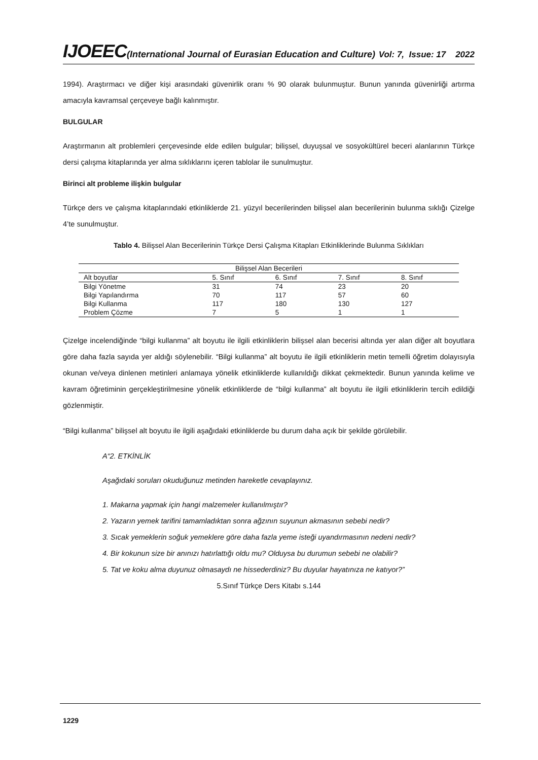IJOEEC(International Journal of Eurasian Education and Culture) Vol: 7, Issue: 17 2022
1994). Araştırmacı ve diğer kişi arasındaki güvenirlik oranı % 90 olarak bulunmuştur. Bunun yanında güvenirliği artırma amacıyla kavramsal çerçeveye bağlı kalınmıştır.
BULGULAR
Araştırmanın alt problemleri çerçevesinde elde edilen bulgular; bilişsel, duyuşsal ve sosyokültürel beceri alanlarının Türkçe dersi çalışma kitaplarında yer alma sıklıklarını içeren tablolar ile sunulmuştur.
Birinci alt probleme ilişkin bulgular
Türkçe ders ve çalışma kitaplarındaki etkinliklerde 21. yüzyıl becerilerinden bilişsel alan becerilerinin bulunma sıklığı Çizelge 4’te sunulmuştur.
Tablo 4. Bilişsel Alan Becerilerinin Türkçe Dersi Çalışma Kitapları Etkinliklerinde Bulunma Sıklıkları
| Bilişsel Alan Becerileri | | | | |
| --- | --- | --- | --- | --- |
| Alt boyutlar | 5. Sınıf | 6. Sınıf | 7. Sınıf | 8. Sınıf |
| Bilgi Yönetme | 31 | 74 | 23 | 20 |
| Bilgi Yapılandırma | 70 | 117 | 57 | 60 |
| Bilgi Kullanma | 117 | 180 | 130 | 127 |
| Problem Çözme | 7 | 5 | 1 | 1 |
Çizelge incelendiğinde “bilgi kullanma” alt boyutu ile ilgili etkinliklerin bilişsel alan becerisi altında yer alan diğer alt boyutlara göre daha fazla sayıda yer aldığı söylenebilir. “Bilgi kullanma” alt boyutu ile ilgili etkinliklerin metin temelli öğretim dolayısıyla okunan ve/veya dinlenen metinleri anlamaya yönelik etkinliklerde kullanıldığı dikkat çekmektedir. Bunun yanında kelime ve kavram öğretiminin gerçekleştirilmesine yönelik etkinliklerde de “bilgi kullanma” alt boyutu ile ilgili etkinliklerin tercih edildiği gözlenmiştir.
“Bilgi kullanma” bilişsel alt boyutu ile ilgili aşağıdaki etkinliklerde bu durum daha açık bir şekilde görülebilir.
A“2. ETKİNLİK
Aşağıdaki soruları okuduğunuz metinden hareketle cevaplayınız.
1. Makarna yapmak için hangi malzemeler kullanılmıştır?
2. Yazarın yemek tarifini tamamladıktan sonra ağzının suyunun akmasının sebebi nedir?
3. Sıcak yemeklerin soğuk yemeklere göre daha fazla yeme isteği uyandırmasının nedeni nedir?
4. Bir kokunun size bir anınızı hatırlattığı oldu mu? Olduysa bu durumun sebebi ne olabilir?
5. Tat ve koku alma duyunuz olmasaydı ne hissederdiniz? Bu duyular hayatınıza ne katıyor?”
5.Sınıf Türkçe Ders Kitabı s.144
1229